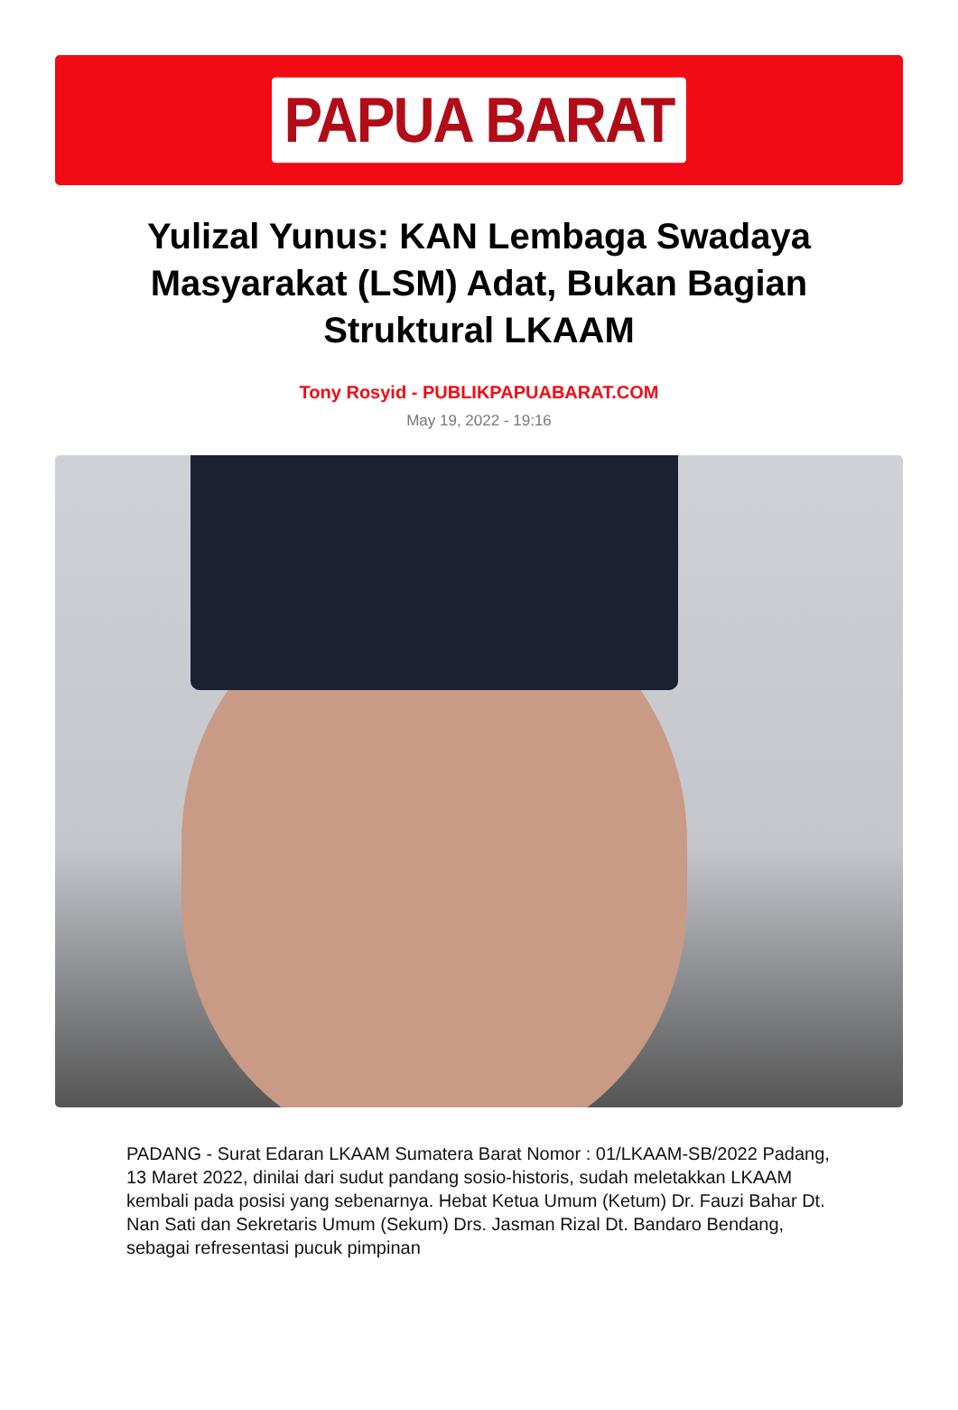PAPUA BARAT
Yulizal Yunus: KAN Lembaga Swadaya Masyarakat (LSM) Adat, Bukan Bagian Struktural LKAAM
Tony Rosyid - PUBLIKPAPUABARAT.COM
May 19, 2022 - 19:16
PADANG - Surat Edaran LKAAM Sumatera Barat Nomor : 01/LKAAM-SB/2022 Padang, 13 Maret 2022, dinilai dari sudut pandang sosio-historis, sudah meletakkan LKAAM kembali pada posisi yang sebenarnya. Hebat Ketua Umum (Ketum) Dr. Fauzi Bahar Dt. Nan Sati dan Sekretaris Umum (Sekum) Drs. Jasman Rizal Dt. Bandaro Bendang, sebagai refresentasi pucuk pimpinan